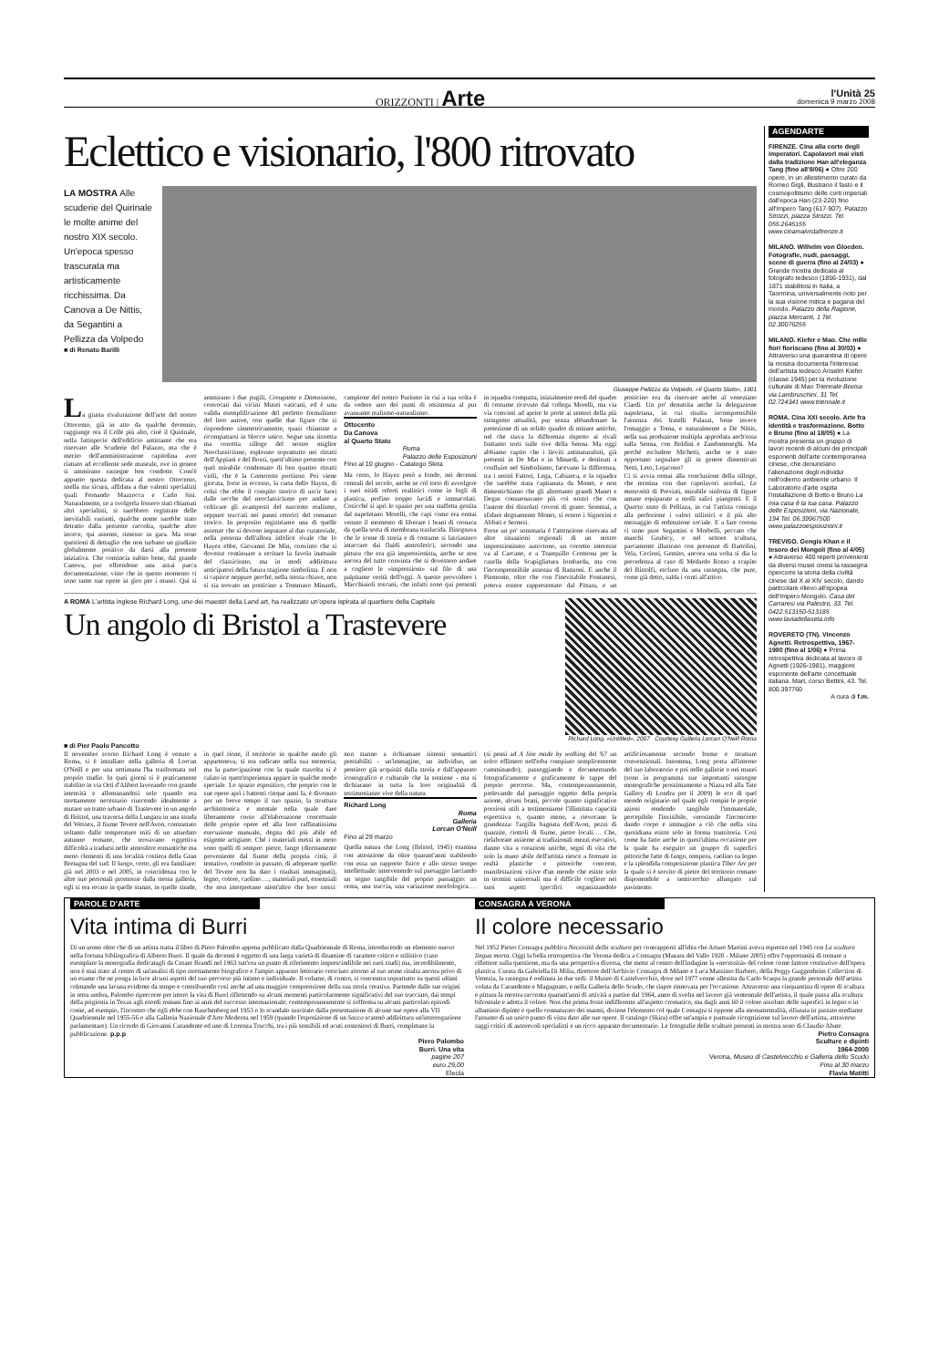ORIZZONTI | Arte l'Unità 25
domenica 9 marzo 2008
Eclettico e visionario, l'800 ritrovato
LA MOSTRA Alle scuderie del Quirinale le molte anime del nostro XIX secolo. Un'epoca spesso trascurata ma artisticamente ricchissima. Da Canova a De Nittis, da Segantini a Pellizza da Volpedo
■ di Renato Barilli
Giuseppe Pellizza da Volpedo, «Il Quarto Stato», 1901
La giusta rivalutazione dell'arte del nostro Ottocento, già in atto da qualche decennio, raggiunge ora il Colle più alto, cioè il Quirinale, nella fattispecie dell'edificio antistante che era riservato alle Scuderie del Palazzo, ma che è merito dell'amministrazione capitolina aver riattato ad eccellente sede museale, ove in genere si ammirano rassegne ben condotte. Com'è appunto questa dedicata al nostro Ottocento, snella ma sicura, affidata a due valenti specialisti quali Fernando Mazzocca e Carlo Sisi. Naturalmente, se a svolgerla fossero stati chiamati altri specialisti, si sarebbero registrate delle inevitabili varianti, qualche nome sarebbe stato detratto dalla presente raccolta, qualche altro invece, qui assente, rimesso in gara. Ma sono questioni di dettaglio che non turbano un giudizio globalmente positivo da darsi alla presente iniziativa. Che comincia subito bene, dal grande Canova, pur offrendone una assai parca documentazione, visto che in questo momento ci sono tante sue opere in giro per i musei. Qui si ammirano i due pugili, Creugante e Damosseno, convocati dai vicini Musei vaticani, ed è una valida esemplificazione del perfetto formalismo del loro autore, con quelle due figure che si rispondono simmetricamente, quasi chiamate a ricompattarsi in blocco unico. Segue una ristretta ma corretta silloge del nostro miglior Neoclassicismo, esplorato soprattutto nei ritratti dell'Appiani e del Bossi, quest'ultimo presente con quel mirabile condensato di ben quattro ritratti virili, che è la Cameretta portiana. Poi viene giocata, forse in eccesso, la carta dello Hayez, di colui che ebbe il compito storico di uscir fuori dalle secche del neoclassicismo per andare a coltivare gli avamposti del nascente realismo, seppure truccati nei panni retorici del romanzo storico. In proposito registriamo una di quelle assenze che si devono imputare al duo curatoriale, nella persona dell'allora infelice rivale che lo Hayez ebbe, Giovanni De Min, convinto che si dovesse continuare a recitare la favola inattuale del classicismo, ma in modi addirittura anticipatori della futura stagione simbolista. E non si capisce neppure perché, nella stessa chiave, non si sia trovato un posticino a Tommaso Minardi, campione del nostro Purismo in cui a sua volta è da vedere uno dei punti di resistenza al pur avanzante realismo-naturalismo.
Ottocento
Da Canova
al Quarto Stato
Roma
Palazzo delle Esposizioni
Fino al 10 giugno - Catalogo Skira
Ma certo, lo Hayez pesò a fondo, nei decenni centrali del secolo, anche se col torto di avvolgere i suoi nitidi referti realistici come in fogli di plastica, perfino troppo lucidi e immacolati. Cosicché si aprì lo spazio per una staffetta gestita dal napoletano Morelli, che capì come era ormai venuto il momento di liberare i brani di cronaca da quella sorta di membrana traslucida. Bisognava che le scene di storia e di costume si lasciassero intaccare dai fluidi atmosferici, secondo una pittura che era già impressionista, anche se non ancora del tutto convinta che si dovessero andare a cogliere le «impressioni» sul filo di una palpitante verità dell'oggi. A questo provvidero i Macchiaioli toscani, che infatti sono qui presenti in squadra compatta, inizialmente eredi del quadro di costume ricevuto dal collega Morelli, ma via via convinti ad aprire le porte ai sentori della più stringente attualità, pur senza abbandonare la protezione di un solido quadro di misure antiche, nel che stava la differenza rispetto ai rivali frattanto sorti sulle rive della Senna. Ma oggi abbiamo capito che i lieviti antinaturalisti, già presenti in De Min e in Minardi, e destinati a confluire nel Simbolismo, facevano la differenza, tra i nostri Fattori, Lega, Cabianca, e la squadra che sarebbe stata capitanata da Monet, e non dimentichiamo che gli altrettanto grandi Manet e Degas consuonavano più coi nostri che con l'autore dei dissoluti covoni di grano. Semmai, a sfidare degnamente Monet, si ersero i Signorini e Abbati e Sernesi.
Forse un po' sommaria è l'attenzione riservata ad altre situazioni regionali di un nostro impressionismo autoctono, un corretto interesse va al Carcano, e a Tranquillo Cremona per la casella della Scapigliatura lombarda, ma con l'incomprensibile assenza di Ranzoni. E anche il Piemonte, oltre che con l'inevitabile Fontanesi, poteva essere rappresentato dal Pittara, e un posticino era da riservare anche al veneziano Ciardi. Un po' denutrita anche la delegazione napoletana, in cui risulta incomprensibile l'assenza dei fratelli Palazzi, bene invece l'omaggio a Toma, e naturalmente a De Nittis, nella sua produzione multipla approdata anch'essa sulla Senna, con Boldini e Zandomeneghi. Ma perché escludere Michetti, anche se è stato opportuno segnalare gli in genere dimenticati Netti, Leto, Lojacono?
Ci si avvia ormai alla conclusione della silloge, che termina con due capolavori assoluti, La maternità di Previati, mirabile sinfonia di figure umane equiparate a molli salici piangenti. E il Quarto stato di Pellizza, in cui l'artista coniuga alla perfezione i valori stilistici e il più alto messaggio di redenzione sociale. E a fare corona ci sono pure Segantini e Morbelli, peccato che manchi Grubicy, e nel settore scultura, parcamente illustrato con presenze di Bartolini, Vela, Cecioni, Gemito, ancora una volta si dia la precedenza al caso di Medardo Rosso a scapito del Bistolfi, escluso da una rassegna, che pure, come già detto, salda i conti all'attivo.
A ROMA L'artista inglese Richard Long, uno dei maestri della Land art, ha realizzato un'opera ispirata al quartiere della Capitale
Un angolo di Bristol a Trastevere
Richard Long, «Untitled», 2007 Courtesy Galleria Lorcan O'Neill Roma
■ di Pier Paolo Pancotto
Il novembre scorso Richard Long è venuto a Roma, si è installato nella galleria di Lorcan O'Neill e per una settimana l'ha trasformata nel proprio studio. In quei giorni si è praticamente stabilito in via Orti d'Alibert lavorando con grande intensità e allontanandosi solo quando era strettamente necessario riuscendo idealmente a mutare un tratto urbano di Trastevere in un angolo di Bristol, una traversa della Lungara in una strada del Wessex, il fiume Tevere nell'Avon, contrastato soltanto dalle temperature miti di un attardato autunno romano, che trovavano oggettiva difficoltà a tradursi nelle atmosfere romantiche ma meno clementi di una località costiera della Gran Bretagna del sud. Il luogo, certo, gli era familiare: già nel 2003 e nel 2005, in coincidenza con le altre sue personali promosse dalla stessa galleria, egli si era recato in quelle stanze, in quelle strade, in quel rione, il territorio in qualche modo gli apparteneva, si era radicato nella sua memoria; ma la partecipazione con la quale stavolta si è calato in quest'esperienza appare in qualche modo speciale. Lo spazio espositivo, che proprio con le sue opere aprì i battenti cinque anni fa, è divenuto per un breve tempo il suo spazio, la struttura architettonica e mentale nella quale dare liberamente corso all'elaborazione concettuale delle proprie opere ed alla loro raffinatissima esecuzione manuale, degna del più abile ed esigente artigiano. Ché i materiali messi in moto sono quelli di sempre: pietre, fango (direttamente proveniente dal fiume della propria città; il tentativo, condotto in passato, di adoperare quello del Tevere non ha dato i risultati immaginati), legno, colore, caolino….; materiali puri, essenziali che non interpretano nient'altro che loro stessi: non stanno a richiamare sistemi semantici prestabiliti - un'immagine, un individuo, un pensiero già acquisiti dalla storia e dall'apparato iconografico e culturale che la sostiene - ma si dichiarano in tutta la loro originalità di testimonianze vive della natura.
Richard Long
Roma
Galleria
Lorcan O'Neill
Fino al 29 marzo
Quella natura che Long (Bristol, 1945) esamina con attenzione da oltre quarant'anni stabilendo con essa un rapporto fisico e allo stesso tempo intellettuale: intervenendo sul paesaggio lasciando un segno tangibile del proprio passaggio: un orma, una traccia, una variazione morfologica…. (si pensi ad A line made by walking del '67 un solco effimero nell'erba compiuto semplicemente camminando); passeggiando e documentando fotograficamente e graficamente le tappe del proprio percorso. Ma, contemporaneamente, prelevando dal paesaggio oggetto della propria azione, alcuni brani, piccole quanto significative porzioni utili a testimoniarne l'illimitata capacità espressiva o, quanto meno, a rievocane la grandezza: l'argilla bagnata dell'Avon, pezzi di quarzite, ciottoli di fiume, pietre locali…. Che, rielaborate assieme ai tradizionali mezzi esecutivi, danno vita a creazioni uniche, segni di vita che solo la mano abile dell'artista riesce a fermare in realtà plastiche e pittoriche concrete, manifestazioni visive d'un mondo che esiste solo in termini universali ma è difficile cogliere nei suoi aspetti specifici organizzandolo artificiosamente secondo forme e strutture convenzionali. Insomma, Long porta all'interno del suo laboratorio e poi nelle gallerie o nei musei (sono in programma sue importanti rassegne monografiche prossimamente a Nizza ed alla Tate Gallery di Londra per il 2009) le eco di quel mondo originario nel quale egli compie le proprie azioni rendendo tangibile l'immateriale, percepibile l'invisibile, verosimile l'inconcreto dando corpo e immagine a ciò che nella vita quotidiana esiste solo in forma transitoria. Così come ha fatto anche in quest'ultima occasione per la quale ha eseguito un gruppo di superfici pittoriche fatte di fango, tempera, caolino su legno e la splendida composizione plastica Tiber Arc per la quale si è servito di pietre del territorio romano disponendole a semicerchio allungato sul pavimento.
AGENDARTE
FIRENZE. Cina alla corte degli imperatori. Capolavori mai visti dalla tradizione Han all'eleganza Tang (fino all'8/06) ● Oltre 200 opere, in un allestimento curato da Romeo Gigli, illustrano il fasto e il cosmopolitismo delle corti imperiali dall'epoca Han (23-220) fino all'Impero Tang (617-907). Palazzo Strozzi, piazza Strozzi. Tel. 055.2645155 www.cinamaivistafirenze.it
MILANO. Wilhelm von Gloeden. Fotografie, nudi, paesaggi, scene di guerra (fino al 24/03) ● Grande mostra dedicata al fotografo tedesco (1856-1931), dal 1871 stabilitosi in Italia, a Taormina, universalmente noto per la sua visione mitica e pagana del mondo. Palazzo della Ragione, piazza Mercanti, 1 Tel. 02.30076255
MILANO. Kiefer e Mao. Che mille fiori fioriscano (fino al 30/03) ● Attraverso una quarantina di opere la mostra documenta l'interesse dell'artista tedesco Anselm Kiefer (classe 1945) per la rivoluzione culturale di Mao Triennale Bovisa via Lambruschini, 31 Tel. 02.724341 www.triennale.it
ROMA. Cina XXI secolo. Arte fra identità e trasformazione. Botto e Bruno (fino al 18/05) ● La mostra presenta un gruppo di lavori recenti di alcuni dei principali esponenti dell'arte contemporanea cinese, che denunciano l'alienazione degli individui nell'odierno ambiente urbano. Il Laboratorio d'arte ospita l'installazione di Botto e Bruno La mia casa è la tua casa. Palazzo delle Esposizioni, via Nazionale, 194 Tel. 06.39967500 www.palazzoesposizioni.it
TREVISO. Gengis Khan e il tesoro dei Mongoli (fino al 4/05) ● Attraverso 400 reperti provenienti da diversi musei cinesi la rassegna ripercorre la storia della civiltà cinese dal X al XIV secolo, dando particolare rilievo all'epopea dell'Impero Mongolo. Casa dei Carraresi via Palestro, 33. Tel. 0422.513150-513185 www.laviadellaseta.info
ROVERETO (TN). Vincenzo Agnetti. Retrospettiva, 1967-1980 (fino al 1/06) ● Prima retrospettiva dedicata al lavoro di Agnetti (1926-1981), maggiore esponente dell'arte concettuale italiana. Mart, corso Bettini, 43. Tel. 800.397760
A cura di f.m.
PAROLE D'ARTE
Vita intima di Burri
Di un uomo oltre che di un artista tratta il libro di Piero Palombo appena pubblicato dalla Quadriennale di Roma, introducendo un elemento nuovo nella fortuna bibliografica di Alberto Burri. Il quale da decenni è oggetto di una larga varietà di disamine di carattere critico e stilistico (caso esemplare la monografia dedicatagli da Cesare Brandi nel 1963 tutt'ora un punto di riferimento imprescindibile nei suoi studi) ma, incredibilmente, non è mai stato al centro di un'analisi di tipo strettamente biografico e l'ampio apparato letterario cresciuto attorno al suo nome risulta ancora privo di un esame che ne ponga in luce alcuni aspetti del suo percorso più intimo e individuale. Il volume, di contro, si concentra soprattutto su questi ultimi colmando una lacuna evidente da tempo e contribuendo così anche ad una maggior comprensione della sua storia creativa. Partendo dalle sue origini in terra umbra, Palombo ripercorre per intero la vita di Burri riflettendo su alcuni momenti particolarmente significativi del suo tracciato, dai tempi della prigionia in Texas agli esordi romani fino ai anni del successo internazionale; contemporaneamente si sofferma su alcuni particolari episodi come, ad esempio, l'incontro che egli ebbe con Rauchenberg nel 1953 o lo scandalo suscitato dalla presentazione di alcune sue opere alla VII Quadriennale nel 1955-56 o alla Galleria Nazionale d'Arte Moderna nel 1959 (quando l'esposizione di un Sacco scatenò addirittura un'interrogazione parlamentare). Un ricordo di Giovanni Carandente ed uno di Lorenza Trucchi, tra i più sensibili ed acuti sostenitori di Burri, completano la pubblicazione. p.p.p
Piero Palombo
Burri. Una vita
pagine 207
euro 29,00
Electa
CONSAGRA A VERONA
Il colore necessario
Nel 1952 Pietro Consagra pubblica Necessità della scultura per contrapporsi all'idea che Arturo Martini aveva espresso nel 1945 con La scultura lingua morta. Oggi la bella retrospettiva che Verona dedica a Consagra (Mazara del Vallo 1920 - Milano 2005) offre l'opportunità di tornare a riflettere sulla questione, ma da una prospettiva diversa, che mette al centro dell'indagine la «necessità» del colore come fattore costitutivo dell'opera plastica. Curata da Gabriella Di Milia, direttore dell'Archivio Consagra di Milano e Luca Massimo Barbero, della Peggy Guggenheim Collection di Venezia, la rassegna è ordinata in due sedi: il Museo di Castelvecchio, dove nel 1977 venne allestita da Carlo Scarpa la grande personale dell'artista voluta da Carandente e Magagnato, e nella Galleria dello Scudo, che riapre rinnovata per l'occasione. Attraverso una cinquantina di opere di scultura e pittura la mostra racconta quarant'anni di attività a partire dal 1964, anno di svolta nel lavoro già ventennale dell'artista, il quale passa alla scultura bifrontale e adotta il colore. Non che prima fosse indifferente all'aspetto cromatico, ma dagli anni 60 il colore assoluto delle superfici in legno o in alluminio dipinte e quello connaturato dei marmi, diviene l'elemento col quale Consagra si oppone alla monumentalità, rifiutata in passato mediante l'assunto di un unico punto di vista dato alle sue opere. Il catalogo (Skira) offre un'ampia e puntuale ricognizione sul lavoro dell'artista, attraverso saggi critici di autorevoli specialisti e un ricco apparato documentario. Le fotografie delle sculture presenti in mostra sono di Claudio Abate.
Pietro Consagra
Sculture e dipinti
1964-2000
Verona, Museo di Castelvecchio e Galleria dello Scudo
Fino al 30 marzo
Flavia Matitti